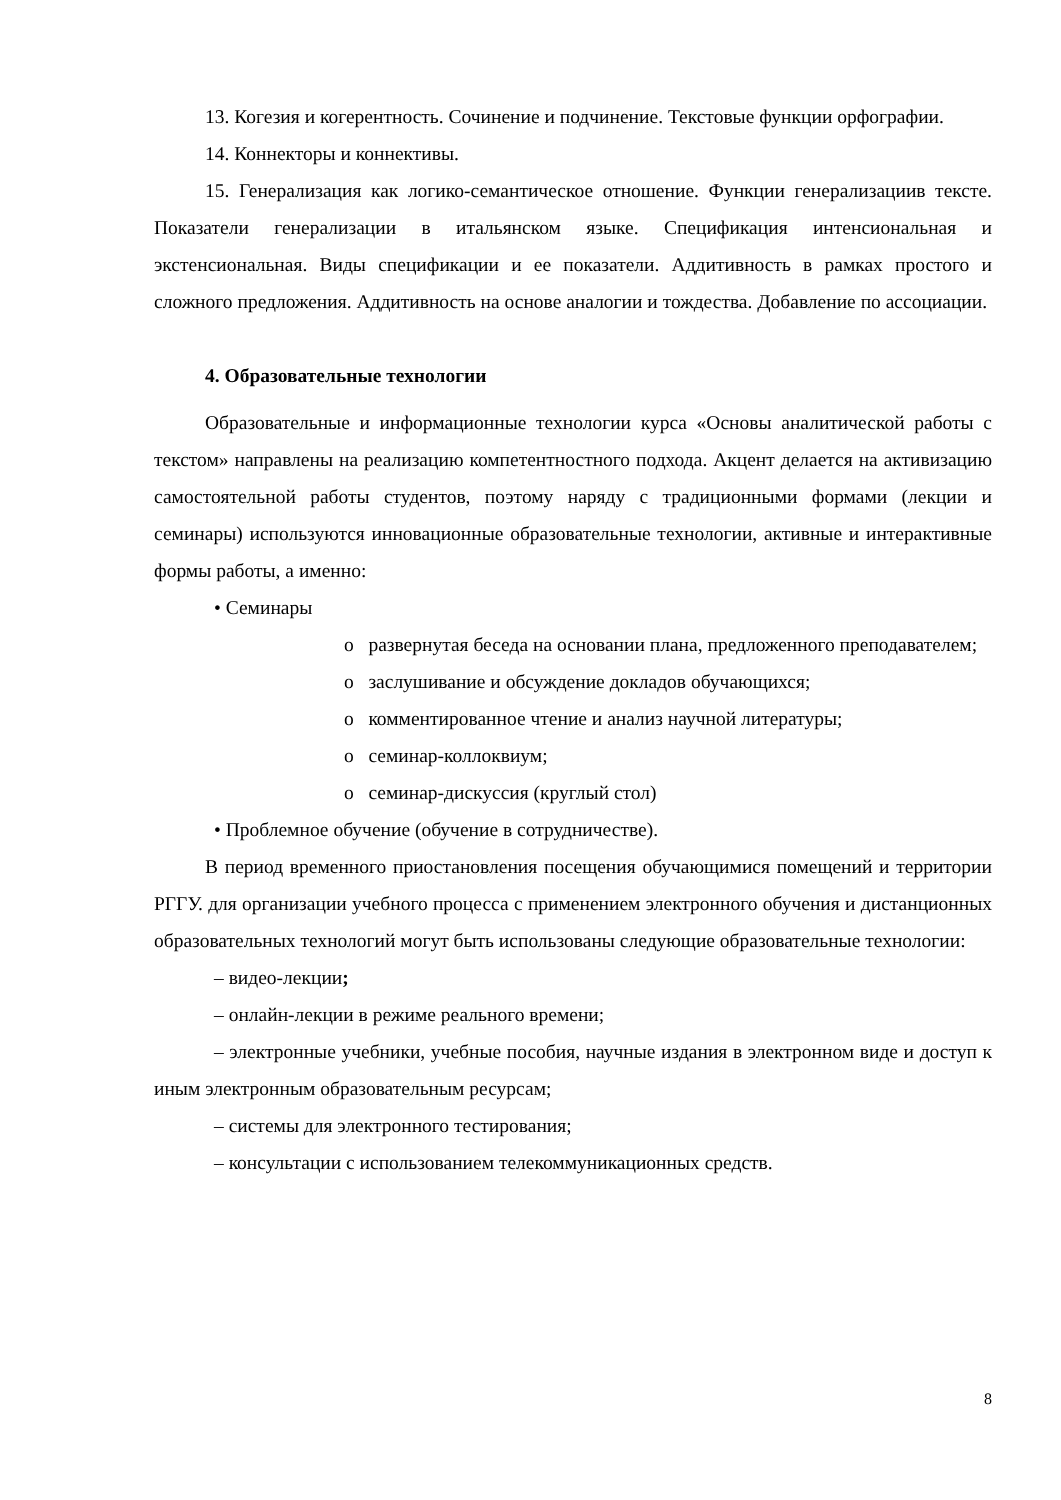13. Когезия и когерентность. Сочинение и подчинение. Текстовые функции орфографии.
14. Коннекторы и коннективы.
15. Генерализация как логико-семантическое отношение. Функции генерализациив тексте. Показатели генерализации в итальянском языке. Спецификация интенсиональная и экстенсиональная. Виды спецификации и ее показатели. Аддитивность в рамках простого и сложного предложения. Аддитивность на основе аналогии и тождества. Добавление по ассоциации.
4. Образовательные технологии
Образовательные и информационные технологии курса «Основы аналитической работы с текстом» направлены на реализацию компетентностного подхода. Акцент делается на активизацию самостоятельной работы студентов, поэтому наряду с традиционными формами (лекции и семинары) используются инновационные образовательные технологии, активные и интерактивные формы работы, а именно:
• Семинары
o развернутая беседа на основании плана, предложенного преподавателем;
o заслушивание и обсуждение докладов обучающихся;
o комментированное чтение и анализ научной литературы;
o семинар-коллоквиум;
o семинар-дискуссия (круглый стол)
• Проблемное обучение (обучение в сотрудничестве).
В период временного приостановления посещения обучающимися помещений и территории РГГУ. для организации учебного процесса с применением электронного обучения и дистанционных образовательных технологий могут быть использованы следующие образовательные технологии:
– видео-лекции;
– онлайн-лекции в режиме реального времени;
– электронные учебники, учебные пособия, научные издания в электронном виде и доступ к иным электронным образовательным ресурсам;
– системы для электронного тестирования;
– консультации с использованием телекоммуникационных средств.
8